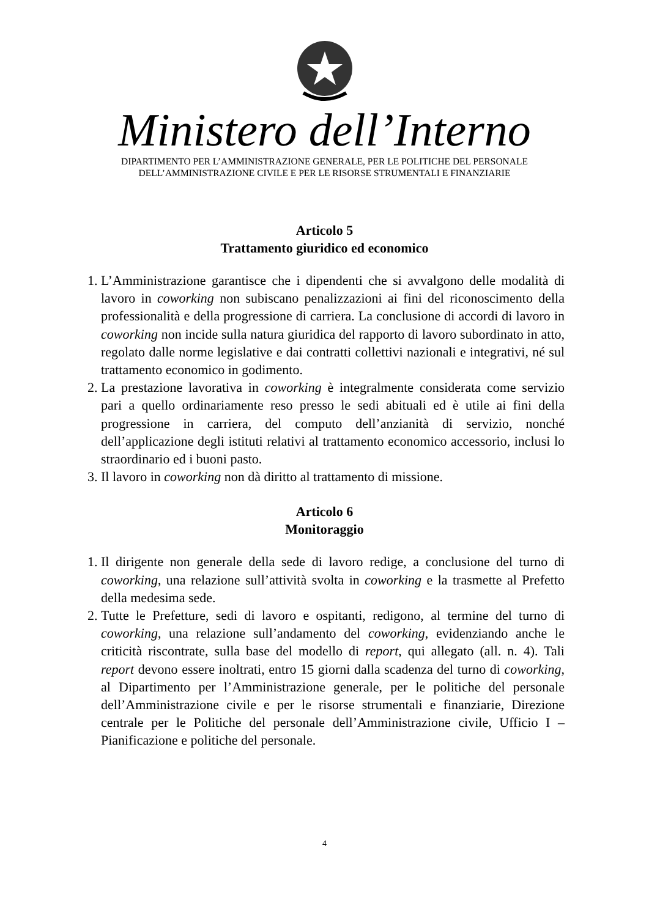Ministero dell’Interno
DIPARTIMENTO PER L’AMMINISTRAZIONE GENERALE, PER LE POLITICHE DEL PERSONALE
DELL’AMMINISTRAZIONE CIVILE E PER LE RISORSE STRUMENTALI E FINANZIARIE
Articolo 5
Trattamento giuridico ed economico
1. L’Amministrazione garantisce che i dipendenti che si avvalgono delle modalità di lavoro in coworking non subiscano penalizzazioni ai fini del riconoscimento della professionalità e della progressione di carriera. La conclusione di accordi di lavoro in coworking non incide sulla natura giuridica del rapporto di lavoro subordinato in atto, regolato dalle norme legislative e dai contratti collettivi nazionali e integrativi, né sul trattamento economico in godimento.
2. La prestazione lavorativa in coworking è integralmente considerata come servizio pari a quello ordinariamente reso presso le sedi abituali ed è utile ai fini della progressione in carriera, del computo dell’anzianità di servizio, nonché dell’applicazione degli istituti relativi al trattamento economico accessorio, inclusi lo straordinario ed i buoni pasto.
3. Il lavoro in coworking non dà diritto al trattamento di missione.
Articolo 6
Monitoraggio
1. Il dirigente non generale della sede di lavoro redige, a conclusione del turno di coworking, una relazione sull’attività svolta in coworking e la trasmette al Prefetto della medesima sede.
2. Tutte le Prefetture, sedi di lavoro e ospitanti, redigono, al termine del turno di coworking, una relazione sull’andamento del coworking, evidenziando anche le criticità riscontrate, sulla base del modello di report, qui allegato (all. n. 4). Tali report devono essere inoltrati, entro 15 giorni dalla scadenza del turno di coworking, al Dipartimento per l’Amministrazione generale, per le politiche del personale dell’Amministrazione civile e per le risorse strumentali e finanziarie, Direzione centrale per le Politiche del personale dell’Amministrazione civile, Ufficio I – Pianificazione e politiche del personale.
4